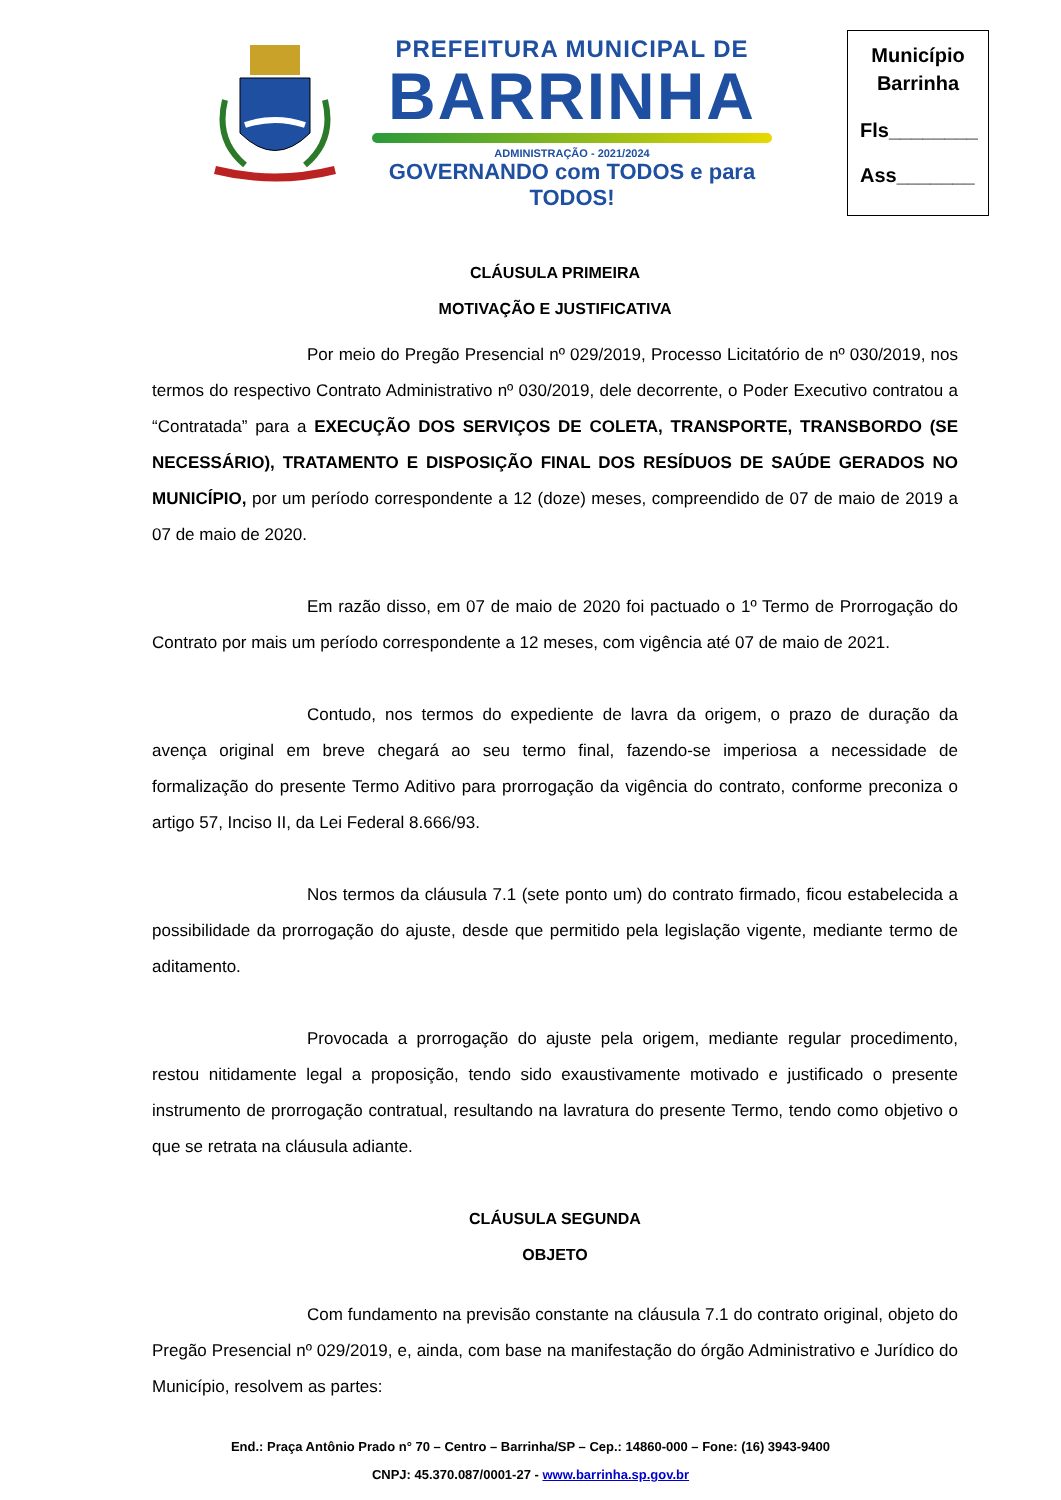PREFEITURA MUNICIPAL DE
BARRINHA
ADMINISTRAÇÃO - 2021/2024
GOVERNANDO com TODOS e para TODOS!
Município
Barrinha
Fls________
Ass_______
CLÁUSULA PRIMEIRA
MOTIVAÇÃO E JUSTIFICATIVA
Por meio do Pregão Presencial nº 029/2019, Processo Licitatório de nº 030/2019, nos termos do respectivo Contrato Administrativo nº 030/2019, dele decorrente, o Poder Executivo contratou a “Contratada” para a EXECUÇÃO DOS SERVIÇOS DE COLETA, TRANSPORTE, TRANSBORDO (SE NECESSÁRIO), TRATAMENTO E DISPOSIÇÃO FINAL DOS RESÍDUOS DE SAÚDE GERADOS NO MUNICÍPIO, por um período correspondente a 12 (doze) meses, compreendido de 07 de maio de 2019 a 07 de maio de 2020.
Em razão disso, em 07 de maio de 2020 foi pactuado o 1º Termo de Prorrogação do Contrato por mais um período correspondente a 12 meses, com vigência até 07 de maio de 2021.
Contudo, nos termos do expediente de lavra da origem, o prazo de duração da avença original em breve chegará ao seu termo final, fazendo-se imperiosa a necessidade de formalização do presente Termo Aditivo para prorrogação da vigência do contrato, conforme preconiza o artigo 57, Inciso II, da Lei Federal 8.666/93.
Nos termos da cláusula 7.1 (sete ponto um) do contrato firmado, ficou estabelecida a possibilidade da prorrogação do ajuste, desde que permitido pela legislação vigente, mediante termo de aditamento.
Provocada a prorrogação do ajuste pela origem, mediante regular procedimento, restou nitidamente legal a proposição, tendo sido exaustivamente motivado e justificado o presente instrumento de prorrogação contratual, resultando na lavratura do presente Termo, tendo como objetivo o que se retrata na cláusula adiante.
CLÁUSULA SEGUNDA
OBJETO
Com fundamento na previsão constante na cláusula 7.1 do contrato original, objeto do Pregão Presencial nº 029/2019, e, ainda, com base na manifestação do órgão Administrativo e Jurídico do Município, resolvem as partes:
End.: Praça Antônio Prado n° 70 – Centro – Barrinha/SP – Cep.: 14860-000 – Fone: (16) 3943-9400
CNPJ: 45.370.087/0001-27 - www.barrinha.sp.gov.br